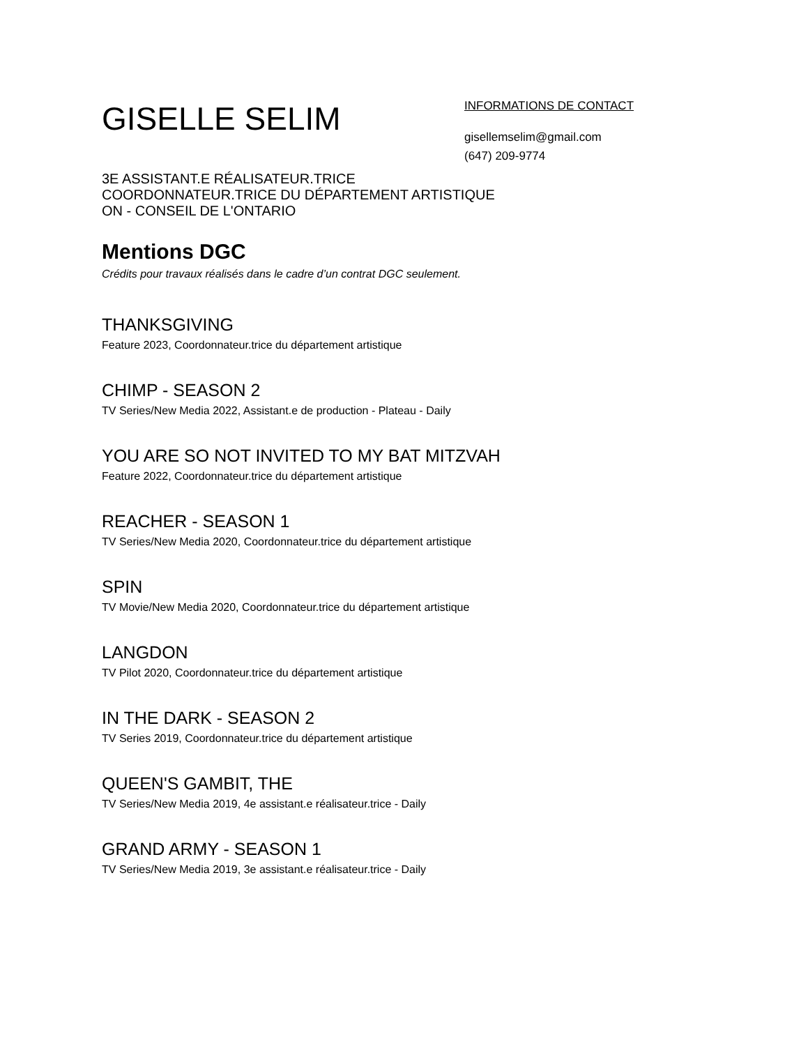GISELLE SELIM
INFORMATIONS DE CONTACT
gisellemselim@gmail.com
(647) 209-9774
3E ASSISTANT.E RÉALISATEUR.TRICE
COORDONNATEUR.TRICE DU DÉPARTEMENT ARTISTIQUE
ON - CONSEIL DE L'ONTARIO
Mentions DGC
Crédits pour travaux réalisés dans le cadre d’un contrat DGC seulement.
THANKSGIVING
Feature 2023, Coordonnateur.trice du département artistique
CHIMP - SEASON 2
TV Series/New Media 2022, Assistant.e de production - Plateau - Daily
YOU ARE SO NOT INVITED TO MY BAT MITZVAH
Feature 2022, Coordonnateur.trice du département artistique
REACHER - SEASON 1
TV Series/New Media 2020, Coordonnateur.trice du département artistique
SPIN
TV Movie/New Media 2020, Coordonnateur.trice du département artistique
LANGDON
TV Pilot 2020, Coordonnateur.trice du département artistique
IN THE DARK - SEASON 2
TV Series 2019, Coordonnateur.trice du département artistique
QUEEN'S GAMBIT, THE
TV Series/New Media 2019, 4e assistant.e réalisateur.trice - Daily
GRAND ARMY - SEASON 1
TV Series/New Media 2019, 3e assistant.e réalisateur.trice - Daily